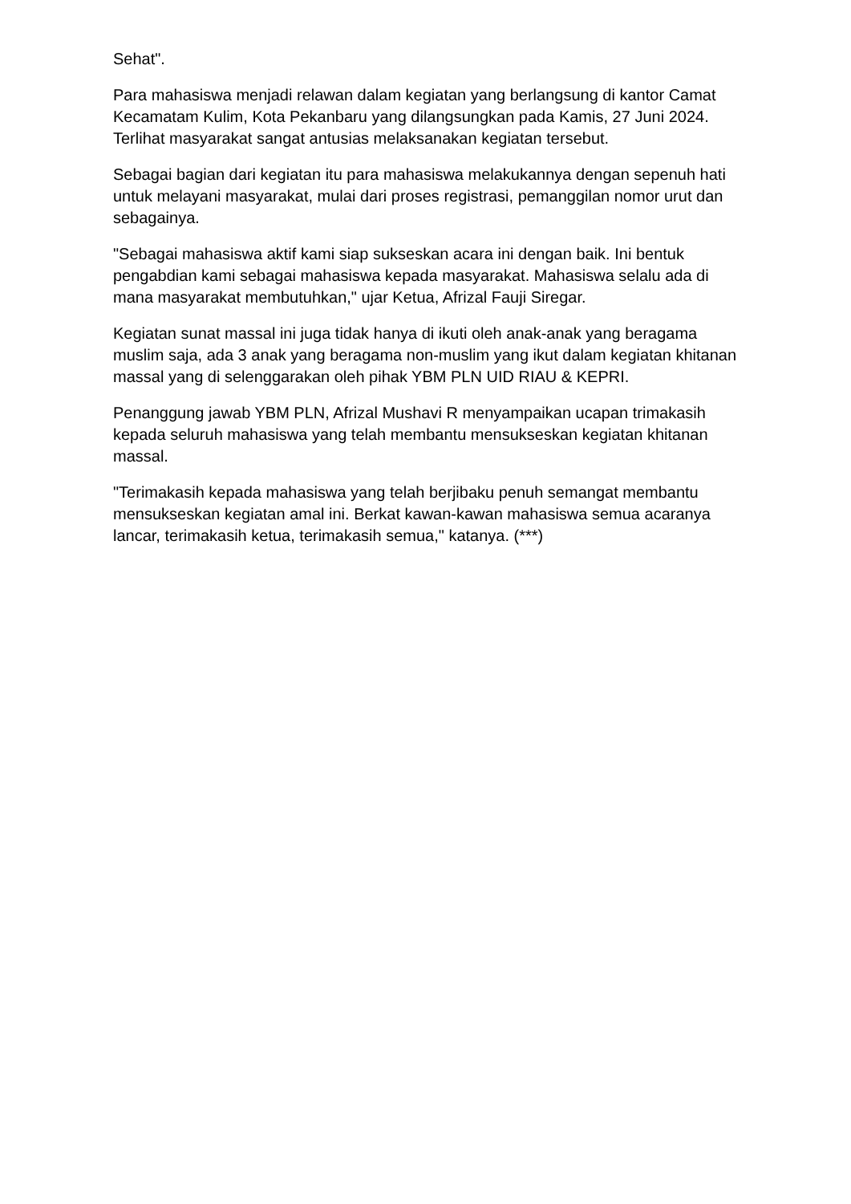Sehat".
Para mahasiswa menjadi relawan dalam kegiatan yang berlangsung di kantor Camat Kecamatam Kulim, Kota Pekanbaru yang dilangsungkan pada Kamis, 27 Juni 2024. Terlihat masyarakat sangat antusias melaksanakan kegiatan tersebut.
Sebagai bagian dari kegiatan itu para mahasiswa melakukannya dengan sepenuh hati untuk melayani masyarakat, mulai dari proses registrasi, pemanggilan nomor urut dan sebagainya.
"Sebagai mahasiswa aktif kami siap sukseskan acara ini dengan baik. Ini bentuk pengabdian kami sebagai mahasiswa kepada masyarakat. Mahasiswa selalu ada di mana masyarakat membutuhkan," ujar Ketua, Afrizal Fauji Siregar.
Kegiatan sunat massal ini juga tidak hanya di ikuti oleh anak-anak yang beragama muslim saja, ada 3 anak yang beragama non-muslim yang ikut dalam kegiatan khitanan massal yang di selenggarakan oleh pihak YBM PLN UID RIAU & KEPRI.
Penanggung jawab YBM PLN, Afrizal Mushavi R menyampaikan ucapan trimakasih kepada seluruh mahasiswa yang telah membantu mensukseskan kegiatan khitanan massal.
"Terimakasih kepada mahasiswa yang telah berjibaku penuh semangat membantu mensukseskan kegiatan amal ini. Berkat kawan-kawan mahasiswa semua acaranya lancar, terimakasih ketua, terimakasih semua," katanya. (***)